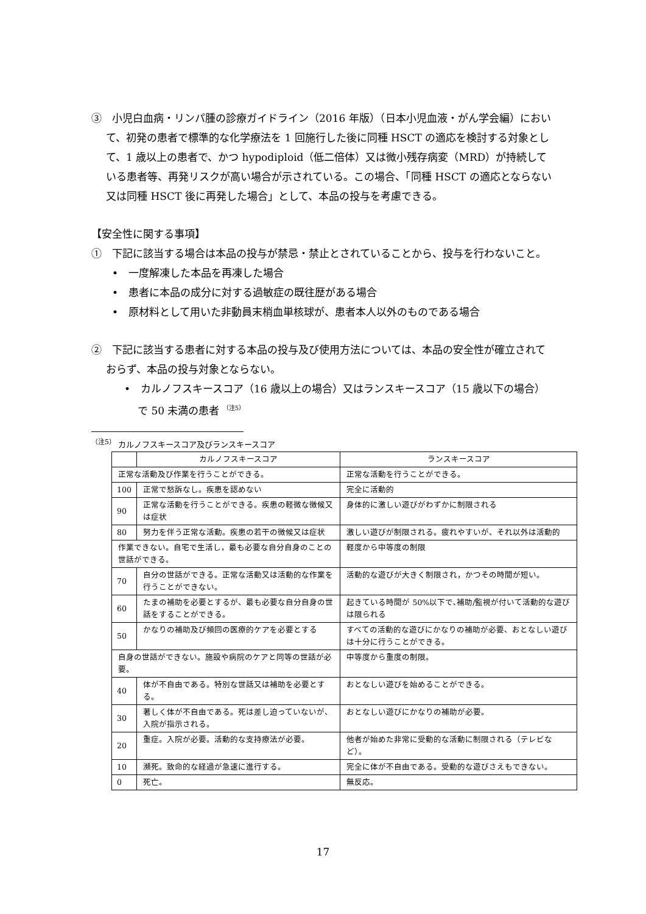③　小児白血病・リンパ腫の診療ガイドライン（2016 年版）（日本小児血液・がん学会編）において、初発の患者で標準的な化学療法を 1 回施行した後に同種 HSCT の適応を検討する対象として、1 歳以上の患者で、かつ hypodiploid（低二倍体）又は微小残存病変（MRD）が持続している患者等、再発リスクが高い場合が示されている。この場合、「同種 HSCT の適応とならない又は同種 HSCT 後に再発した場合」として、本品の投与を考慮できる。
【安全性に関する事項】
①　下記に該当する場合は本品の投与が禁忌・禁止とされていることから、投与を行わないこと。
•　一度解凍した本品を再凍した場合
•　患者に本品の成分に対する過敏症の既往歴がある場合
•　原材料として用いた非動員末梢血単核球が、患者本人以外のものである場合
②　下記に該当する患者に対する本品の投与及び使用方法については、本品の安全性が確立されておらず、本品の投与対象とならない。
•　カルノフスキースコア（16 歳以上の場合）又はランスキースコア（15 歳以下の場合）で 50 未満の患者 <sup>（注5）</sup>
<sup>（注5）</sup> カルノフスキースコア及びランスキースコア
| | カルノフスキースコア | ランスキースコア |
| 正常な活動及び作業を行うことができる。 | | 正常な活動を行うことができる。 |
| 100 | 正常で愁訴なし。疾患を認めない | 完全に活動的 |
| 90 | 正常な活動を行うことができる。疾患の軽微な徴候又は症状 | 身体的に激しい遊びがわずかに制限される |
| 80 | 努力を伴う正常な活動。疾患の若干の徴候又は症状 | 激しい遊びが制限される。疲れやすいが、それ以外は活動的 |
| 作業できない。自宅で生活し，最も必要な自分自身のことの世話ができる。 | | 軽度から中等度の制限 |
| 70 | 自分の世話ができる。正常な活動又は活動的な作業を行うことができない。 | 活動的な遊びが大きく制限され，かつその時間が短い。 |
| 60 | たまの補助を必要とするが、最も必要な自分自身の世話をすることができる。 | 起きている時間が 50%以下で､補助/監視が付いて活動的な遊びは限られる |
| 50 | かなりの補助及び頻回の医療的ケアを必要とする | すべての活動的な遊びにかなりの補助が必要、おとなしい遊びは十分に行うことができる。 |
| 自身の世話ができない。施設や病院のケアと同等の世話が必要。 | | 中等度から重度の制限。 |
| 40 | 体が不自由である。特別な世話又は補助を必要とする。 | おとなしい遊びを始めることができる。 |
| 30 | 著しく体が不自由である。死は差し迫っていないが、入院が指示される。 | おとなしい遊びにかなりの補助が必要。 |
| 20 | 重症。入院が必要。活動的な支持療法が必要。 | 他者が始めた非常に受動的な活動に制限される（テレビなど）。 |
| 10 | 瀕死。致命的な経過が急速に進行する。 | 完全に体が不自由である。受動的な遊びさえもできない。 |
| 0 | 死亡。 | 無反応。 |
17